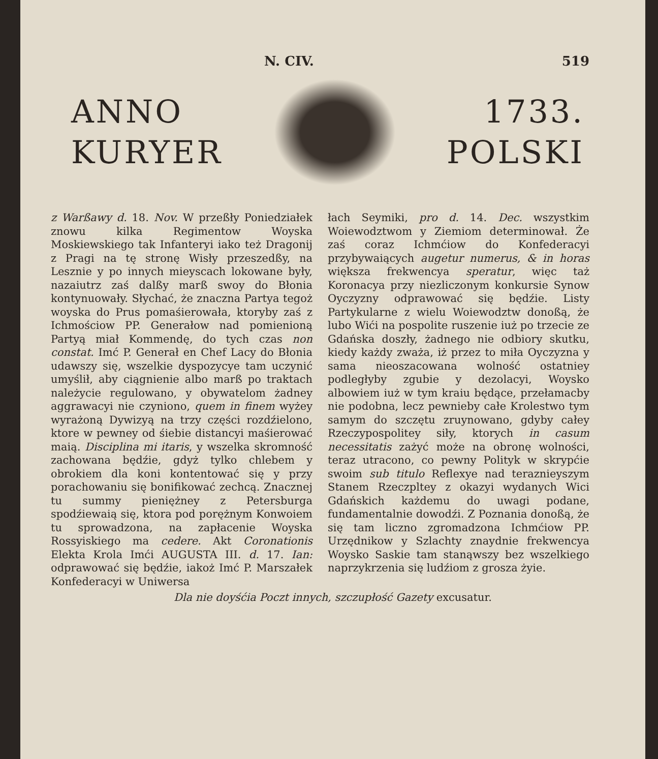N. CIV. 519
ANNO
KURYER
1733.
POLSKI
z Warßawy d. 18. Nov. W przeßły Poniedziałek znowu kilka Regimentow Woyska Moskiewskiego tak Infanteryi iako też Dragonij z Pragi na tę stronę Wisły przeszedßy, na Lesznie y po innych mieyscach lokowane były, nazaiutrz zaś dalßy marß swoy do Błonia kontynuowały. Słychać, że znaczna Partya tegoż woyska do Prus pomaśierowała, ktoryby zaś z Ichmościow PP. Generałow nad pomienioną Partyą miał Kommendę, do tych czas non constat. Imć P. Generał en Chef Lacy do Błonia udawszy się, wszelkie dyspozycye tam uczynić umyślił, aby ciągnienie albo marß po traktach należycie regulowano, y obywatelom żadney aggrawacyi nie czyniono, quem in finem wyżey wyrażoną Dywizyą na trzy części rozdźielono, ktore w pewney od śiebie distancyi maśierować maią. Disciplina mi itaris, y wszelka skromność zachowana będźie, gdyż tylko chlebem y obrokiem dla koni kontentować się y przy porachowaniu się bonifikować zechcą. Znacznej tu summy pieniężney z Petersburga spodźiewaią się, ktora pod porężnym Konwoiem tu sprowadzona, na zapłacenie Woyska Rossyiskiego ma cedere. Akt Coronationis Elekta Krola Imći AUGUSTA III. d. 17. Ian: odprawować się będźie, iakoż Imć P. Marszałek Konfederacyi w Uniwersa
łach Seymiki, pro d. 14. Dec. wszystkim Woiewodztwom y Ziemiom determinował. Że zaś coraz Ichmćiow do Konfederacyi przybywaiących augetur numerus, & in horas większa frekwencya speratur, więc taż Koronacya przy niezliczonym konkursie Synow Oyczyzny odprawować się będźie. Listy Partykularne z wielu Woiewodztw donoßą, że lubo Wići na pospolite ruszenie iuż po trzecie ze Gdańska doszły, żadnego nie odbiory skutku, kiedy każdy zważa, iż przez to miła Oyczyzna y sama nieoszacowana wolność ostatniey podległyby zgubie y dezolacyi, Woysko albowiem iuż w tym kraiu będące, przełamacby nie podobna, lecz pewnieby całe Krolestwo tym samym do szczętu zruynowano, gdyby całey Rzeczypospolitey siły, ktorych in casum necessitatis zażyć może na obronę wolności, teraz utracono, co pewny Polityk w skrypćie swoim sub titulo Reflexye nad teraznieyszym Stanem Rzeczpltey z okazyi wydanych Wici Gdańskich każdemu do uwagi podane, fundamentalnie dowodźi. Z Poznania donoßą, że się tam liczno zgromadzona Ichmćiow PP. Urzędnikow y Szlachty znaydnie frekwencya Woysko Saskie tam stanąwszy bez wszelkiego naprzykrzenia się ludźiom z grosza żyie.
Dla nie doyśćia Poczt innych, szczupłość Gazety excusatur.